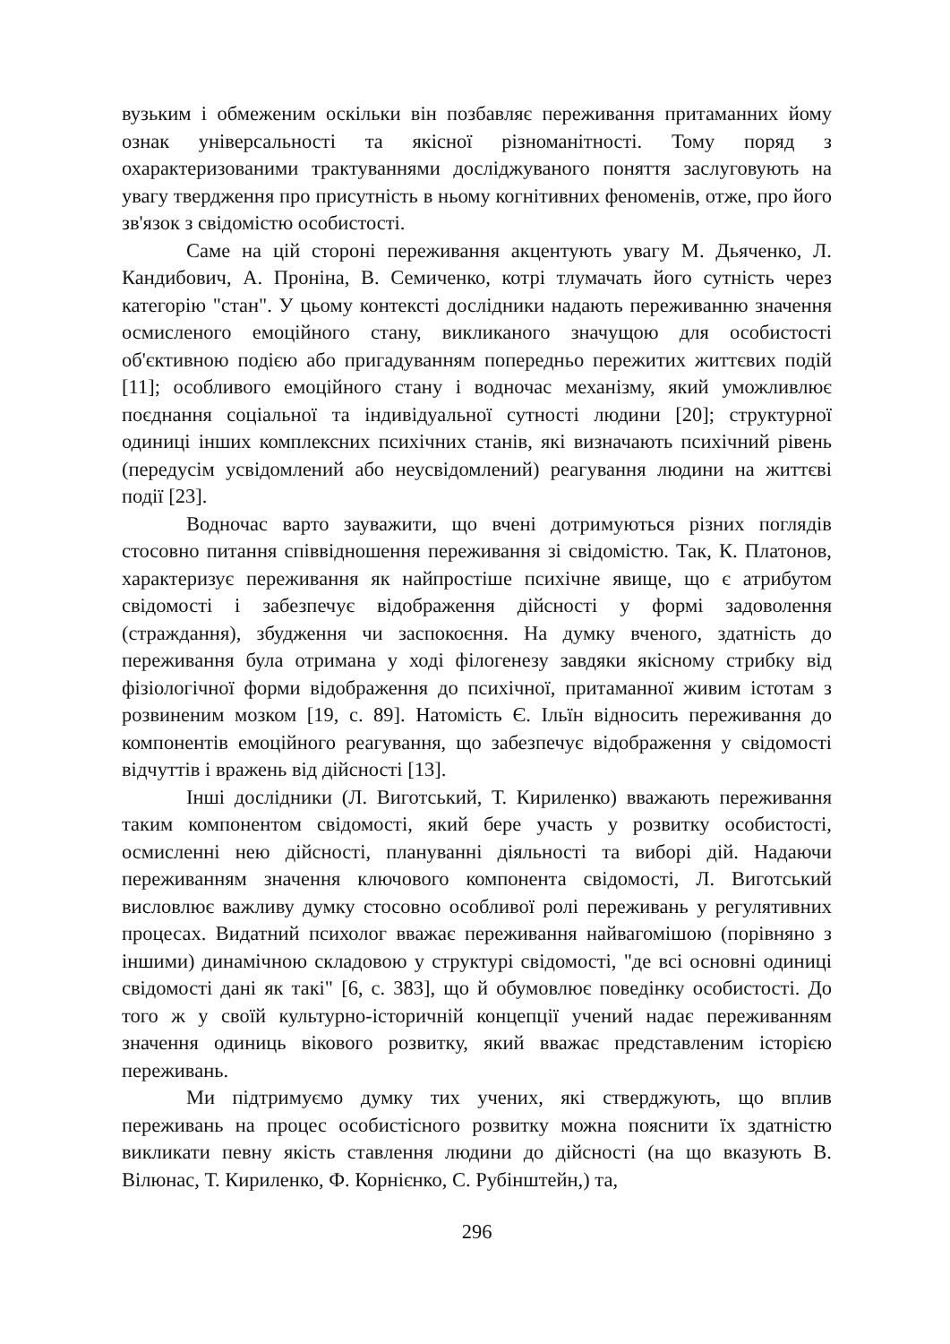вузьким і обмеженим оскільки він позбавляє переживання притаманних йому ознак універсальності та якісної різноманітності. Тому поряд з охарактеризованими трактуваннями досліджуваного поняття заслуговують на увагу твердження про присутність в ньому когнітивних феноменів, отже, про його зв'язок з свідомістю особистості.
Саме на цій стороні переживання акцентують увагу М. Дьяченко, Л. Кандибович, А. Проніна, В. Семиченко, котрі тлумачать його сутність через категорію "стан". У цьому контексті дослідники надають переживанню значення осмисленого емоційного стану, викликаного значущою для особистості об'єктивною подією або пригадуванням попередньо пережитих життєвих подій [11]; особливого емоційного стану і водночас механізму, який уможливлює поєднання соціальної та індивідуальної сутності людини [20]; структурної одиниці інших комплексних психічних станів, які визначають психічний рівень (передусім усвідомлений або неусвідомлений) реагування людини на життєві події [23].
Водночас варто зауважити, що вчені дотримуються різних поглядів стосовно питання співвідношення переживання зі свідомістю. Так, К. Платонов, характеризує переживання як найпростіше психічне явище, що є атрибутом свідомості і забезпечує відображення дійсності у формі задоволення (страждання), збудження чи заспокоєння. На думку вченого, здатність до переживання була отримана у ході філогенезу завдяки якісному стрибку від фізіологічної форми відображення до психічної, притаманної живим істотам з розвиненим мозком [19, с. 89]. Натомість Є. Ільїн відносить переживання до компонентів емоційного реагування, що забезпечує відображення у свідомості відчуттів і вражень від дійсності [13].
Інші дослідники (Л. Виготський, Т. Кириленко) вважають переживання таким компонентом свідомості, який бере участь у розвитку особистості, осмисленні нею дійсності, плануванні діяльності та виборі дій. Надаючи переживанням значення ключового компонента свідомості, Л. Виготський висловлює важливу думку стосовно особливої ролі переживань у регулятивних процесах. Видатний психолог вважає переживання найвагомішою (порівняно з іншими) динамічною складовою у структурі свідомості, "де всі основні одиниці свідомості дані як такі" [6, с. 383], що й обумовлює поведінку особистості. До того ж у своїй культурно-історичній концепції учений надає переживанням значення одиниць вікового розвитку, який вважає представленим історією переживань.
Ми підтримуємо думку тих учених, які стверджують, що вплив переживань на процес особистісного розвитку можна пояснити їх здатністю викликати певну якість ставлення людини до дійсності (на що вказують В. Вілюнас, Т. Кириленко, Ф. Корнієнко, С. Рубінштейн,) та,
296